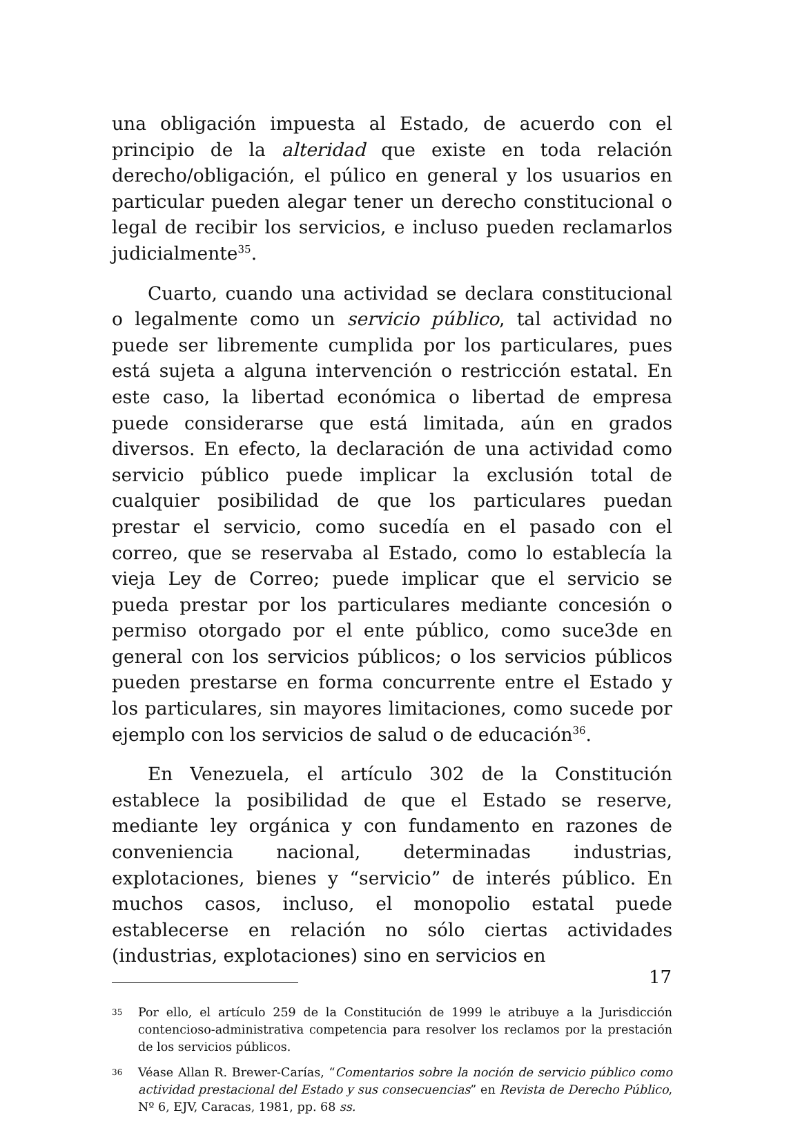una obligación impuesta al Estado, de acuerdo con el principio de la alteridad que existe en toda relación derecho/obligación, el púlico en general y los usuarios en particular pueden alegar tener un derecho constitucional o legal de recibir los servicios, e incluso pueden reclamarlos judicialmente<sup>35</sup>.
Cuarto, cuando una actividad se declara constitucional o legalmente como un servicio público, tal actividad no puede ser libremente cumplida por los particulares, pues está sujeta a alguna intervención o restricción estatal. En este caso, la libertad económica o libertad de empresa puede considerarse que está limitada, aún en grados diversos. En efecto, la declaración de una actividad como servicio público puede implicar la exclusión total de cualquier posibilidad de que los particulares puedan prestar el servicio, como sucedía en el pasado con el correo, que se reservaba al Estado, como lo establecía la vieja Ley de Correo; puede implicar que el servicio se pueda prestar por los particulares mediante concesión o permiso otorgado por el ente público, como suce3de en general con los servicios públicos; o los servicios públicos pueden prestarse en forma concurrente entre el Estado y los particulares, sin mayores limitaciones, como sucede por ejemplo con los servicios de salud o de educación<sup>36</sup>.
En Venezuela, el artículo 302 de la Constitución establece la posibilidad de que el Estado se reserve, mediante ley orgánica y con fundamento en razones de conveniencia nacional, determinadas industrias, explotaciones, bienes y “servicio” de interés público. En muchos casos, incluso, el monopolio estatal puede establecerse en relación no sólo ciertas actividades (industrias, explotaciones) sino en servicios en
35 Por ello, el artículo 259 de la Constitución de 1999 le atribuye a la Jurisdicción contencioso-administrativa competencia para resolver los reclamos por la prestación de los servicios públicos.
36 Véase Allan R. Brewer-Carías, “Comentarios sobre la noción de servicio público como actividad prestacional del Estado y sus consecuencias” en Revista de Derecho Público, Nº 6, EJV, Caracas, 1981, pp. 68 ss.
17